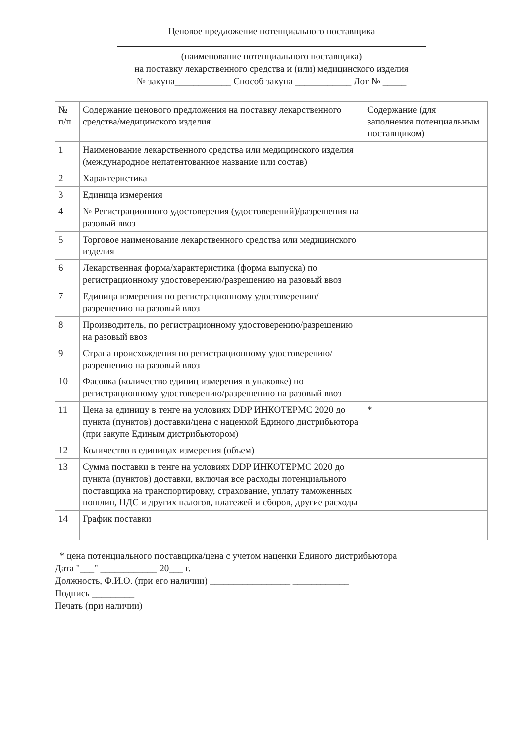Ценовое предложение потенциального поставщика
(наименование потенциального поставщика)
на поставку лекарственного средства и (или) медицинского изделия
№ закупа____________ Способ закупа ____________ Лот № _____
| № п/п | Содержание ценового предложения на поставку лекарственного средства/медицинского изделия | Содержание (для заполнения потенциальным поставщиком) |
| 1 | Наименование лекарственного средства или медицинского изделия (международное непатентованное название или состав) | |
| 2 | Характеристика | |
| 3 | Единица измерения | |
| 4 | № Регистрационного удостоверения (удостоверений)/разрешения на разовый ввоз | |
| 5 | Торговое наименование лекарственного средства или медицинского изделия | |
| 6 | Лекарственная форма/характеристика (форма выпуска) по регистрационному удостоверению/разрешению на разовый ввоз | |
| 7 | Единица измерения по регистрационному удостоверению/разрешению на разовый ввоз | |
| 8 | Производитель, по регистрационному удостоверению/разрешению на разовый ввоз | |
| 9 | Страна происхождения по регистрационному удостоверению/разрешению на разовый ввоз | |
| 10 | Фасовка (количество единиц измерения в упаковке) по регистрационному удостоверению/разрешению на разовый ввоз | |
| 11 | Цена за единицу в тенге на условиях DDP ИНКОТЕРМС 2020 до пункта (пунктов) доставки/цена с наценкой Единого дистрибьютора (при закупе Единым дистрибьютором) | * |
| 12 | Количество в единицах измерения (объем) | |
| 13 | Сумма поставки в тенге на условиях DDP ИНКОТЕРМС 2020 до пункта (пунктов) доставки, включая все расходы потенциального поставщика на транспортировку, страхование, уплату таможенных пошлин, НДС и других налогов, платежей и сборов, другие расходы | |
| 14 | График поставки | |
* цена потенциального поставщика/цена с учетом наценки Единого дистрибьютора
Дата "___" ____________ 20___ г.
Должность, Ф.И.О. (при его наличии) _________________ ____________
Подпись _________
Печать (при наличии)